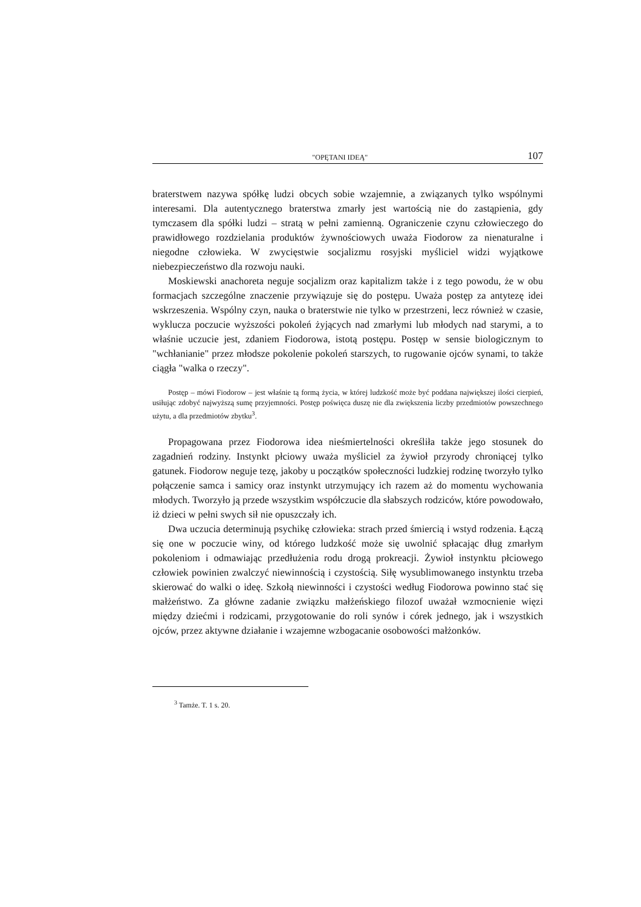"OPĘTANI IDEĄ" 107
braterstwem nazywa spółkę ludzi obcych sobie wzajemnie, a związanych tylko wspólnymi interesami. Dla autentycznego braterstwa zmarły jest wartością nie do zastąpienia, gdy tymczasem dla spółki ludzi – stratą w pełni zamienną. Ograniczenie czynu człowieczego do prawidłowego rozdzielania produktów żywnościowych uważa Fiodorow za nienaturalne i niegodne człowieka. W zwycięstwie socjalizmu rosyjski myśliciel widzi wyjątkowe niebezpieczeństwo dla rozwoju nauki.
Moskiewski anachoreta neguje socjalizm oraz kapitalizm także i z tego powodu, że w obu formacjach szczególne znaczenie przywiązuje się do postępu. Uważa postęp za antytezę idei wskrzeszenia. Wspólny czyn, nauka o braterstwie nie tylko w przestrzeni, lecz również w czasie, wyklucza poczucie wyższości pokoleń żyjących nad zmarłymi lub młodych nad starymi, a to właśnie uczucie jest, zdaniem Fiodorowa, istotą postępu. Postęp w sensie biologicznym to "wchłanianie" przez młodsze pokolenie pokoleń starszych, to rugowanie ojców synami, to także ciągła "walka o rzeczy".
Postęp – mówi Fiodorow – jest właśnie tą formą życia, w której ludzkość może być poddana największej ilości cierpień, usiłując zdobyć najwyższą sumę przyjemności. Postęp poświęca duszę nie dla zwiększenia liczby przedmiotów powszechnego użytu, a dla przedmiotów zbytku<sup>3</sup>.
Propagowana przez Fiodorowa idea nieśmiertelności określiła także jego stosunek do zagadnień rodziny. Instynkt płciowy uważa myśliciel za żywioł przyrody chroniącej tylko gatunek. Fiodorow neguje tezę, jakoby u początków społeczności ludzkiej rodzinę tworzyło tylko połączenie samca i samicy oraz instynkt utrzymujący ich razem aż do momentu wychowania młodych. Tworzyło ją przede wszystkim współczucie dla słabszych rodziców, które powodowało, iż dzieci w pełni swych sił nie opuszczały ich.
Dwa uczucia determinują psychikę człowieka: strach przed śmiercią i wstyd rodzenia. Łączą się one w poczucie winy, od którego ludzkość może się uwolnić spłacając dług zmarłym pokoleniom i odmawiając przedłużenia rodu drogą prokreacji. Żywioł instynktu płciowego człowiek powinien zwalczyć niewinnością i czystością. Siłę wysublimowanego instynktu trzeba skierować do walki o ideę. Szkołą niewinności i czystości według Fiodorowa powinno stać się małżeństwo. Za główne zadanie związku małżeńskiego filozof uważał wzmocnienie więzi między dziećmi i rodzicami, przygotowanie do roli synów i córek jednego, jak i wszystkich ojców, przez aktywne działanie i wzajemne wzbogacanie osobowości małżonków.
<sup>3</sup> Tamże. T. 1 s. 20.